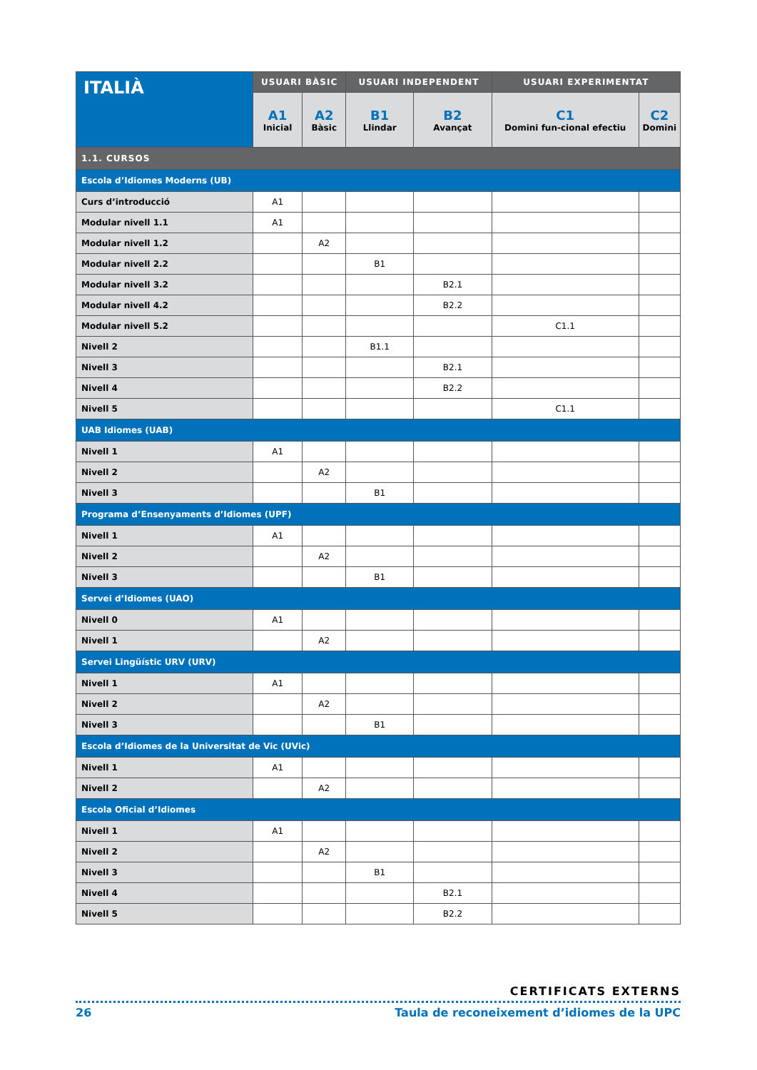| ITALIÀ | USUARI BÀSIC | | USUARI INDEPENDENT | | USUARI EXPERIMENTAT | |
| --- | --- | --- | --- | --- | --- | --- |
| | A1 Inicial | A2 Bàsic | B1 Llindar | B2 Avançat | C1 Domini fun-cional efectiu | C2 Domini |
| 1.1. CURSOS | | | | | | |
| Escola d’Idiomes Moderns (UB) | | | | | | |
| Curs d’introducció | A1 | | | | | |
| Modular nivell 1.1 | A1 | | | | | |
| Modular nivell 1.2 | | A2 | | | | |
| Modular nivell 2.2 | | | B1 | | | |
| Modular nivell 3.2 | | | | B2.1 | | |
| Modular nivell 4.2 | | | | B2.2 | | |
| Modular nivell 5.2 | | | | | C1.1 | |
| Nivell 2 | | | B1.1 | | | |
| Nivell 3 | | | | B2.1 | | |
| Nivell 4 | | | | B2.2 | | |
| Nivell 5 | | | | | C1.1 | |
| UAB Idiomes (UAB) | | | | | | |
| Nivell 1 | A1 | | | | | |
| Nivell 2 | | A2 | | | | |
| Nivell 3 | | | B1 | | | |
| Programa d’Ensenyaments d’Idiomes (UPF) | | | | | | |
| Nivell 1 | A1 | | | | | |
| Nivell 2 | | A2 | | | | |
| Nivell 3 | | | B1 | | | |
| Servei d’Idiomes (UAO) | | | | | | |
| Nivell 0 | A1 | | | | | |
| Nivell 1 | | A2 | | | | |
| Servei Lingüístic URV (URV) | | | | | | |
| Nivell 1 | A1 | | | | | |
| Nivell 2 | | A2 | | | | |
| Nivell 3 | | | B1 | | | |
| Escola d’Idiomes de la Universitat de Vic (UVic) | | | | | | |
| Nivell 1 | A1 | | | | | |
| Nivell 2 | | A2 | | | | |
| Escola Oficial d’Idiomes | | | | | | |
| Nivell 1 | A1 | | | | | |
| Nivell 2 | | A2 | | | | |
| Nivell 3 | | | B1 | | | |
| Nivell 4 | | | | B2.1 | | |
| Nivell 5 | | | | B2.2 | | |
CERTIFICATS EXTERNS
26 Taula de reconeixement d’idiomes de la UPC